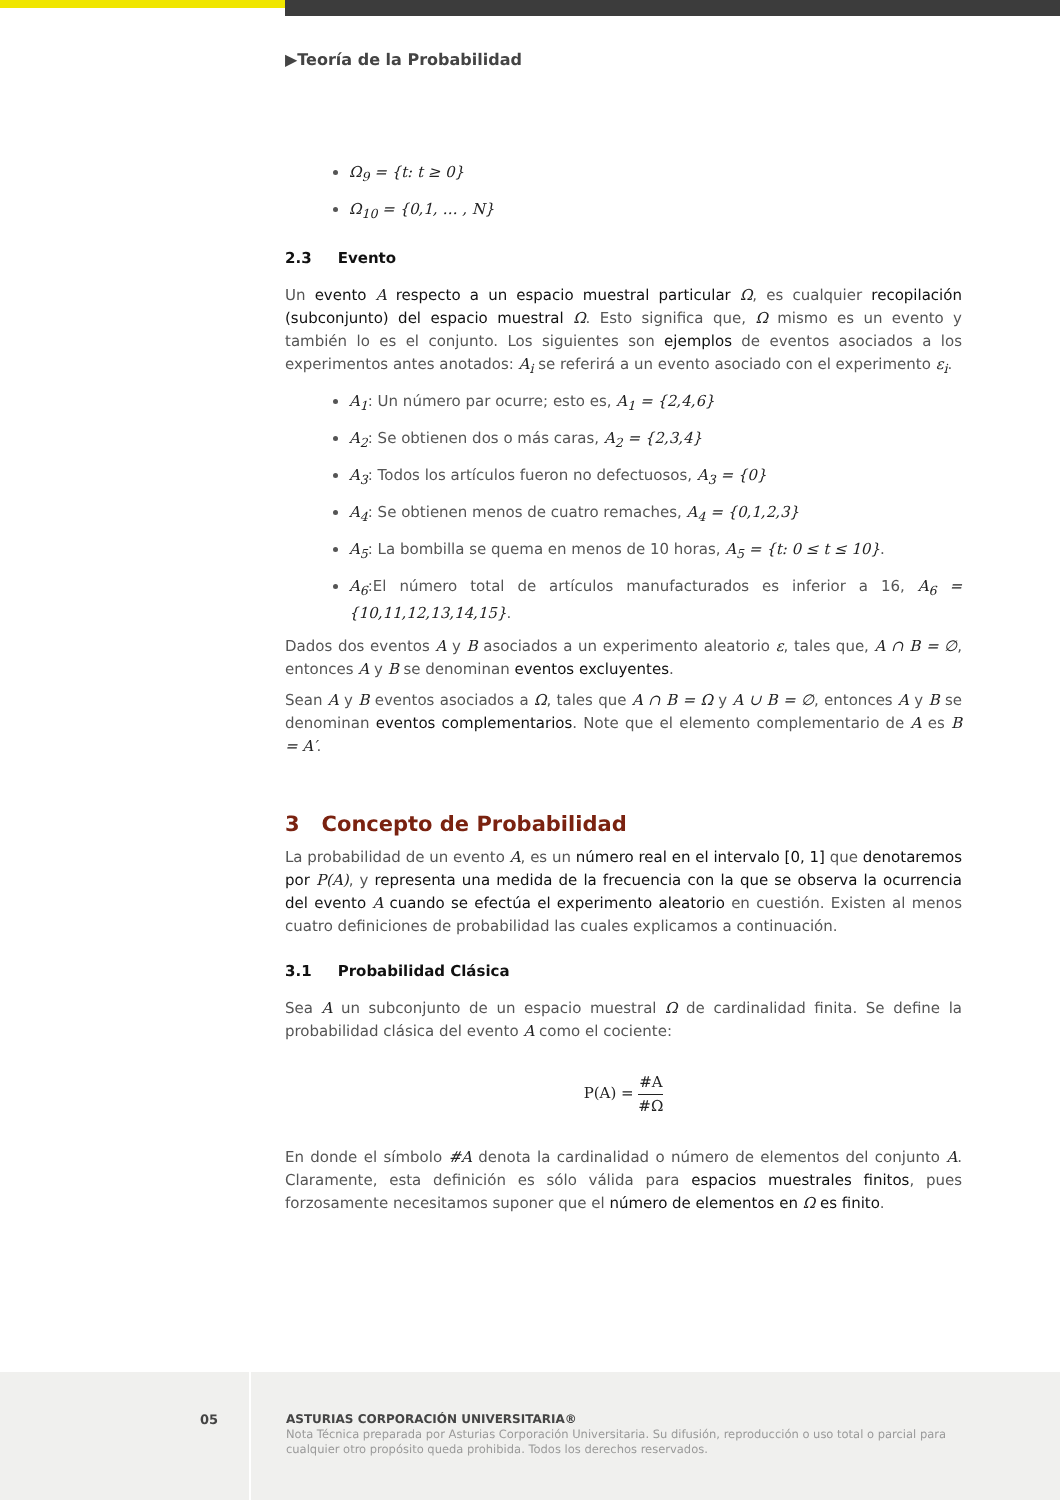▶Teoría de la Probabilidad
Ω<sub>9</sub> = {t: t ≥ 0}
Ω<sub>10</sub> = {0,1, … , N}
2.3 Evento
Un evento A respecto a un espacio muestral particular Ω, es cualquier recopilación (subconjunto) del espacio muestral Ω. Esto significa que, Ω mismo es un evento y también lo es el conjunto. Los siguientes son ejemplos de eventos asociados a los experimentos antes anotados: A<sub>i</sub> se referirá a un evento asociado con el experimento ε<sub>i</sub>.
A<sub>1</sub>: Un número par ocurre; esto es, A<sub>1</sub> = {2,4,6}
A<sub>2</sub>: Se obtienen dos o más caras, A<sub>2</sub> = {2,3,4}
A<sub>3</sub>: Todos los artículos fueron no defectuosos, A<sub>3</sub> = {0}
A<sub>4</sub>: Se obtienen menos de cuatro remaches, A<sub>4</sub> = {0,1,2,3}
A<sub>5</sub>: La bombilla se quema en menos de 10 horas, A<sub>5</sub> = {t: 0 ≤ t ≤ 10}.
A<sub>6</sub>:El número total de artículos manufacturados es inferior a 16, A<sub>6</sub> = {10,11,12,13,14,15}.
Dados dos eventos A y B asociados a un experimento aleatorio ε, tales que, A ∩ B = ∅, entonces A y B se denominan eventos excluyentes.
Sean A y B eventos asociados a Ω, tales que A ∩ B = Ω y A ∪ B = ∅, entonces A y B se denominan eventos complementarios. Note que el elemento complementario de A es B = A′.
3 Concepto de Probabilidad
La probabilidad de un evento A, es un número real en el intervalo [0, 1] que denotaremos por P(A), y representa una medida de la frecuencia con la que se observa la ocurrencia del evento A cuando se efectúa el experimento aleatorio en cuestión. Existen al menos cuatro definiciones de probabilidad las cuales explicamos a continuación.
3.1 Probabilidad Clásica
Sea A un subconjunto de un espacio muestral Ω de cardinalidad finita. Se define la probabilidad clásica del evento A como el cociente:
P(A) = #A #Ω
En donde el símbolo #A denota la cardinalidad o número de elementos del conjunto A. Claramente, esta definición es sólo válida para espacios muestrales finitos, pues forzosamente necesitamos suponer que el número de elementos en Ω es finito.
05
ASTURIAS CORPORACIÓN UNIVERSITARIA®
Nota Técnica preparada por Asturias Corporación Universitaria. Su difusión, reproducción o uso total o parcial para cualquier otro propósito queda prohibida. Todos los derechos reservados.